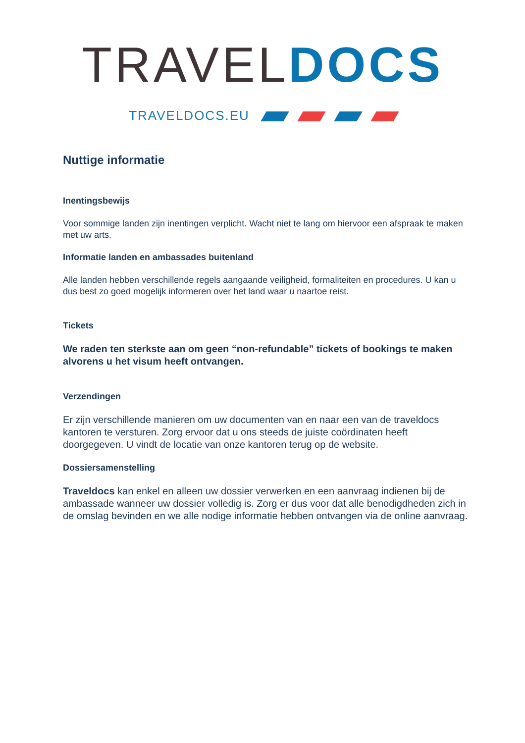TRAVEL DOCS
TRAVELDOCS.EU
Nuttige informatie
Inentingsbewijs
Voor sommige landen zijn inentingen verplicht. Wacht niet te lang om hiervoor een afspraak te maken met uw arts.
Informatie landen en ambassades buitenland
Alle landen hebben verschillende regels aangaande veiligheid, formaliteiten en procedures. U kan u dus best zo goed mogelijk informeren over het land waar u naartoe reist.
Tickets
We raden ten sterkste aan om geen “non-refundable” tickets of bookings te maken alvorens u het visum heeft ontvangen.
Verzendingen
Er zijn verschillende manieren om uw documenten van en naar een van de traveldocs kantoren te versturen. Zorg ervoor dat u ons steeds de juiste coördinaten heeft doorgegeven. U vindt de locatie van onze kantoren terug op de website.
Dossiersamenstelling
Traveldocs kan enkel en alleen uw dossier verwerken en een aanvraag indienen bij de ambassade wanneer uw dossier volledig is. Zorg er dus voor dat alle benodigdheden zich in de omslag bevinden en we alle nodige informatie hebben ontvangen via de online aanvraag.